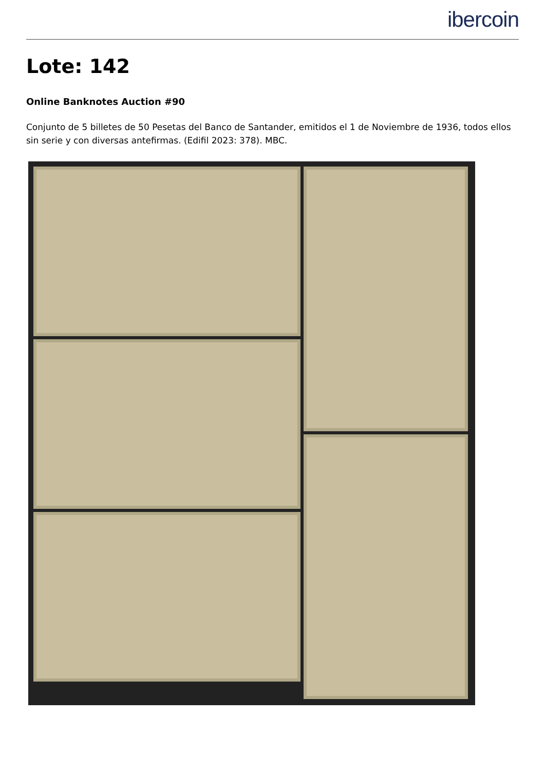ibercoin
Lote: 142
Online Banknotes Auction #90
Conjunto de 5 billetes de 50 Pesetas del Banco de Santander, emitidos el 1 de Noviembre de 1936, todos ellos sin serie y con diversas antefirmas. (Edifil 2023: 378). MBC.